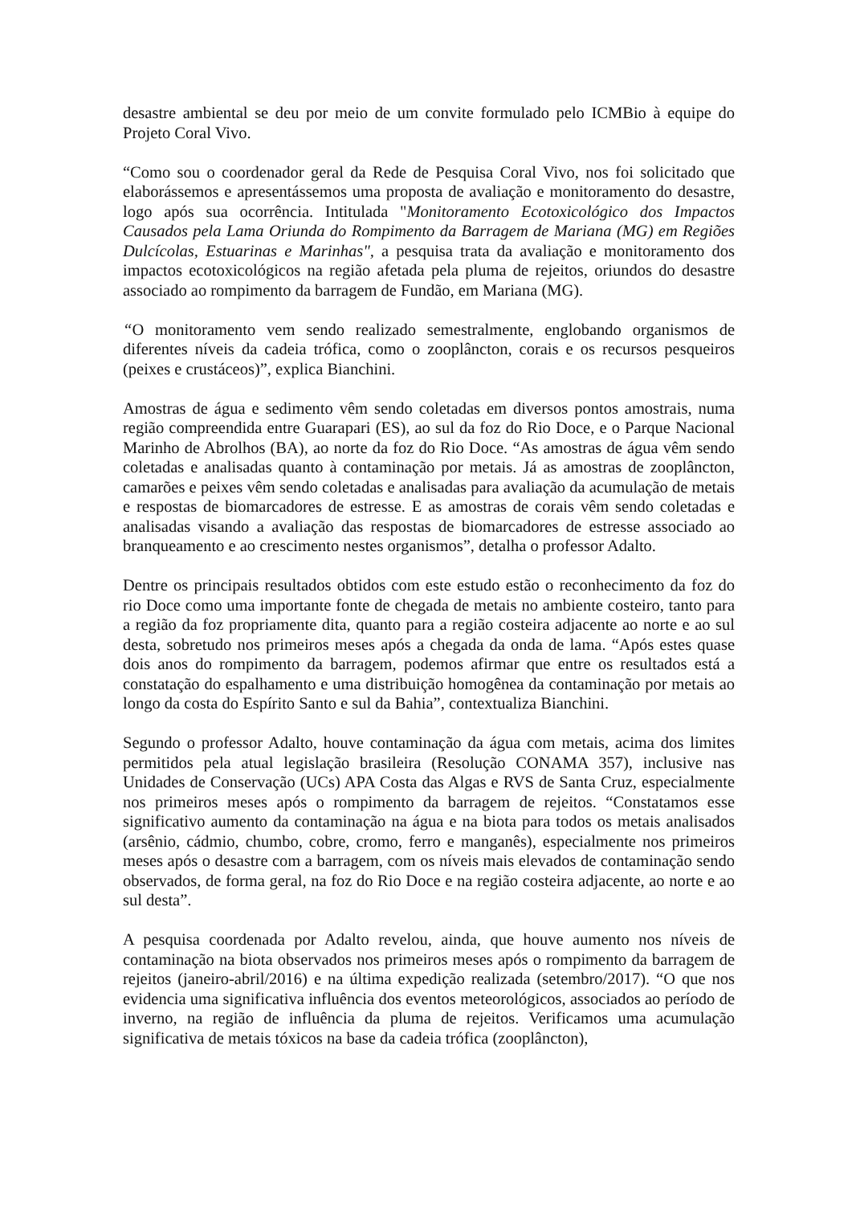desastre ambiental se deu por meio de um convite formulado pelo ICMBio à equipe do Projeto Coral Vivo.
“Como sou o coordenador geral da Rede de Pesquisa Coral Vivo, nos foi solicitado que elaborássemos e apresentássemos uma proposta de avaliação e monitoramento do desastre, logo após sua ocorrência. Intitulada "Monitoramento Ecotoxicológico dos Impactos Causados pela Lama Oriunda do Rompimento da Barragem de Mariana (MG) em Regiões Dulcícolas, Estuarinas e Marinhas", a pesquisa trata da avaliação e monitoramento dos impactos ecotoxicológicos na região afetada pela pluma de rejeitos, oriundos do desastre associado ao rompimento da barragem de Fundão, em Mariana (MG).
“O monitoramento vem sendo realizado semestralmente, englobando organismos de diferentes níveis da cadeia trófica, como o zooplâncton, corais e os recursos pesqueiros (peixes e crustáceos)”, explica Bianchini.
Amostras de água e sedimento vêm sendo coletadas em diversos pontos amostrais, numa região compreendida entre Guarapari (ES), ao sul da foz do Rio Doce, e o Parque Nacional Marinho de Abrolhos (BA), ao norte da foz do Rio Doce. “As amostras de água vêm sendo coletadas e analisadas quanto à contaminação por metais. Já as amostras de zooplâncton, camarões e peixes vêm sendo coletadas e analisadas para avaliação da acumulação de metais e respostas de biomarcadores de estresse. E as amostras de corais vêm sendo coletadas e analisadas visando a avaliação das respostas de biomarcadores de estresse associado ao branqueamento e ao crescimento nestes organismos”, detalha o professor Adalto.
Dentre os principais resultados obtidos com este estudo estão o reconhecimento da foz do rio Doce como uma importante fonte de chegada de metais no ambiente costeiro, tanto para a região da foz propriamente dita, quanto para a região costeira adjacente ao norte e ao sul desta, sobretudo nos primeiros meses após a chegada da onda de lama. “Após estes quase dois anos do rompimento da barragem, podemos afirmar que entre os resultados está a constatação do espalhamento e uma distribuição homogênea da contaminação por metais ao longo da costa do Espírito Santo e sul da Bahia”, contextualiza Bianchini.
Segundo o professor Adalto, houve contaminação da água com metais, acima dos limites permitidos pela atual legislação brasileira (Resolução CONAMA 357), inclusive nas Unidades de Conservação (UCs) APA Costa das Algas e RVS de Santa Cruz, especialmente nos primeiros meses após o rompimento da barragem de rejeitos. “Constatamos esse significativo aumento da contaminação na água e na biota para todos os metais analisados (arsênio, cádmio, chumbo, cobre, cromo, ferro e manganês), especialmente nos primeiros meses após o desastre com a barragem, com os níveis mais elevados de contaminação sendo observados, de forma geral, na foz do Rio Doce e na região costeira adjacente, ao norte e ao sul desta”.
A pesquisa coordenada por Adalto revelou, ainda, que houve aumento nos níveis de contaminação na biota observados nos primeiros meses após o rompimento da barragem de rejeitos (janeiro-abril/2016) e na última expedição realizada (setembro/2017). “O que nos evidencia uma significativa influência dos eventos meteorológicos, associados ao período de inverno, na região de influência da pluma de rejeitos. Verificamos uma acumulação significativa de metais tóxicos na base da cadeia trófica (zooplâncton),